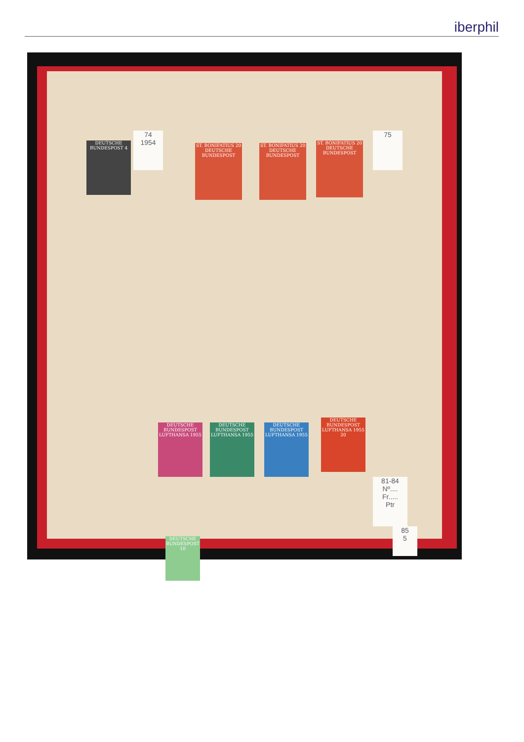iberphil
DEUTSCHE BUNDESPOST 4
74
1954
ST. BONIFATIUS 20 DEUTSCHE BUNDESPOST
ST. BONIFATIUS 20 DEUTSCHE BUNDESPOST
ST. BONIFATIUS 20 DEUTSCHE BUNDESPOST
75
DEUTSCHE BUNDESPOST LUFTHANSA 1955
DEUTSCHE BUNDESPOST LUFTHANSA 1955
DEUTSCHE BUNDESPOST LUFTHANSA 1955
DEUTSCHE BUNDESPOST LUFTHANSA 1955 20
81-84
Nº....
Fr.....
Ptr
85
5
DEUTSCHE BUNDESPOST 10